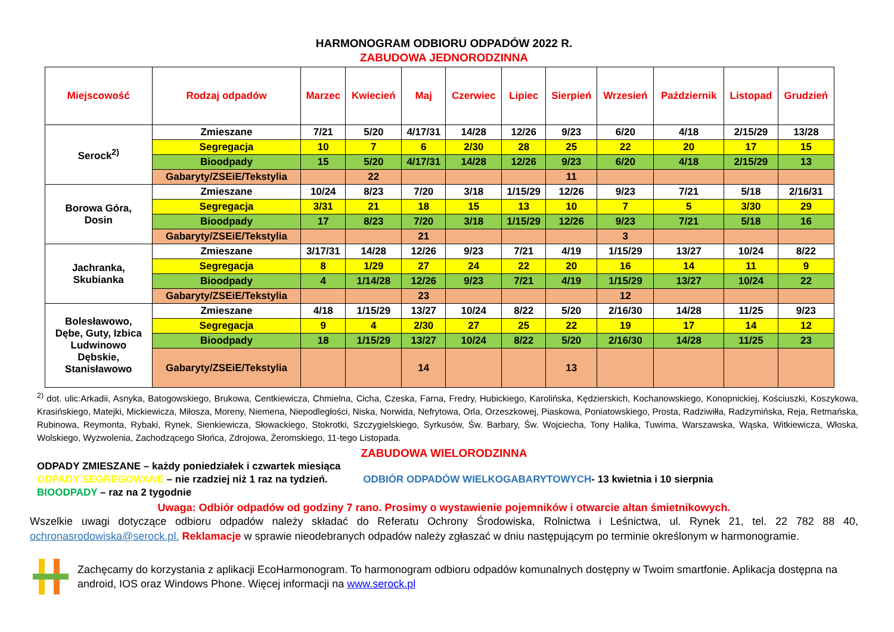HARMONOGRAM ODBIORU ODPADÓW 2022 R.
ZABUDOWA JEDNORODZINNA
| Miejscowość | Rodzaj odpadów | Marzec | Kwiecień | Maj | Czerwiec | Lipiec | Sierpień | Wrzesień | Październik | Listopad | Grudzień |
| --- | --- | --- | --- | --- | --- | --- | --- | --- | --- | --- | --- |
| Serock<sup>2)</sup> | Zmieszane | 7/21 | 5/20 | 4/17/31 | 14/28 | 12/26 | 9/23 | 6/20 | 4/18 | 2/15/29 | 13/28 |
| | Segregacja | 10 | 7 | 6 | 2/30 | 28 | 25 | 22 | 20 | 17 | 15 |
| | Bioodpady | 15 | 5/20 | 4/17/31 | 14/28 | 12/26 | 9/23 | 6/20 | 4/18 | 2/15/29 | 13 |
| | Gabaryty/ZSEiE/Tekstylia | | 22 | | | | 11 | | | | |
| Borowa Góra, Dosin | Zmieszane | 10/24 | 8/23 | 7/20 | 3/18 | 1/15/29 | 12/26 | 9/23 | 7/21 | 5/18 | 2/16/31 |
| | Segregacja | 3/31 | 21 | 18 | 15 | 13 | 10 | 7 | 5 | 3/30 | 29 |
| | Bioodpady | 17 | 8/23 | 7/20 | 3/18 | 1/15/29 | 12/26 | 9/23 | 7/21 | 5/18 | 16 |
| | Gabaryty/ZSEiE/Tekstylia | | | 21 | | | | 3 | | | |
| Jachranka, Skubianka | Zmieszane | 3/17/31 | 14/28 | 12/26 | 9/23 | 7/21 | 4/19 | 1/15/29 | 13/27 | 10/24 | 8/22 |
| | Segregacja | 8 | 1/29 | 27 | 24 | 22 | 20 | 16 | 14 | 11 | 9 |
| | Bioodpady | 4 | 1/14/28 | 12/26 | 9/23 | 7/21 | 4/19 | 1/15/29 | 13/27 | 10/24 | 22 |
| | Gabaryty/ZSEiE/Tekstylia | | | 23 | | | | 12 | | | |
| Bolesławowo, Dębe, Guty, Izbica Ludwinowo Dębskie, Stanisławowo | Zmieszane | 4/18 | 1/15/29 | 13/27 | 10/24 | 8/22 | 5/20 | 2/16/30 | 14/28 | 11/25 | 9/23 |
| | Segregacja | 9 | 4 | 2/30 | 27 | 25 | 22 | 19 | 17 | 14 | 12 |
| | Bioodpady | 18 | 1/15/29 | 13/27 | 10/24 | 8/22 | 5/20 | 2/16/30 | 14/28 | 11/25 | 23 |
| | Gabaryty/ZSEiE/Tekstylia | | | 14 | | | 13 | | | | |
<sup>2)</sup> dot. ulic:Arkadii, Asnyka, Batogowskiego, Brukowa, Centkiewicza, Chmielna, Cicha, Czeska, Farna, Fredry, Hubickiego, Karolińska, Kędzierskich, Kochanowskiego, Konopnickiej, Kościuszki, Koszykowa, Krasińskiego, Matejki, Mickiewicza, Miłosza, Moreny, Niemena, Niepodległości, Niska, Norwida, Nefrytowa, Orla, Orzeszkowej, Piaskowa, Poniatowskiego, Prosta, Radziwiłła, Radzymińska, Reja, Retmańska, Rubinowa, Reymonta, Rybaki, Rynek, Sienkiewicza, Słowackiego, Stokrotki, Szczygielskiego, Syrkusów, Św. Barbary, Św. Wojciecha, Tony Halika, Tuwima, Warszawska, Wąska, Witkiewicza, Włoska, Wolskiego, Wyzwolenia, Zachodzącego Słońca, Zdrojowa, Żeromskiego, 11-tego Listopada.
ZABUDOWA WIELORODZINNA
ODPADY ZMIESZANE – każdy poniedziałek i czwartek miesiąca
ODPADY SEGREGOWANE – nie rzadziej niż 1 raz na tydzień. ODBIÓR ODPADÓW WIELKOGABARYTOWYCH- 13 kwietnia i 10 sierpnia
BIOODPADY – raz na 2 tygodnie
Uwaga: Odbiór odpadów od godziny 7 rano. Prosimy o wystawienie pojemników i otwarcie altan śmietnikowych.
Wszelkie uwagi dotyczące odbioru odpadów należy składać do Referatu Ochrony Środowiska, Rolnictwa i Leśnictwa, ul. Rynek 21, tel. 22 782 88 40, ochronasrodowiska@serock.pl. Reklamacje w sprawie nieodebranych odpadów należy zgłaszać w dniu następującym po terminie określonym w harmonogramie.
Zachęcamy do korzystania z aplikacji EcoHarmonogram. To harmonogram odbioru odpadów komunalnych dostępny w Twoim smartfonie. Aplikacja dostępna na android, IOS oraz Windows Phone. Więcej informacji na www.serock.pl